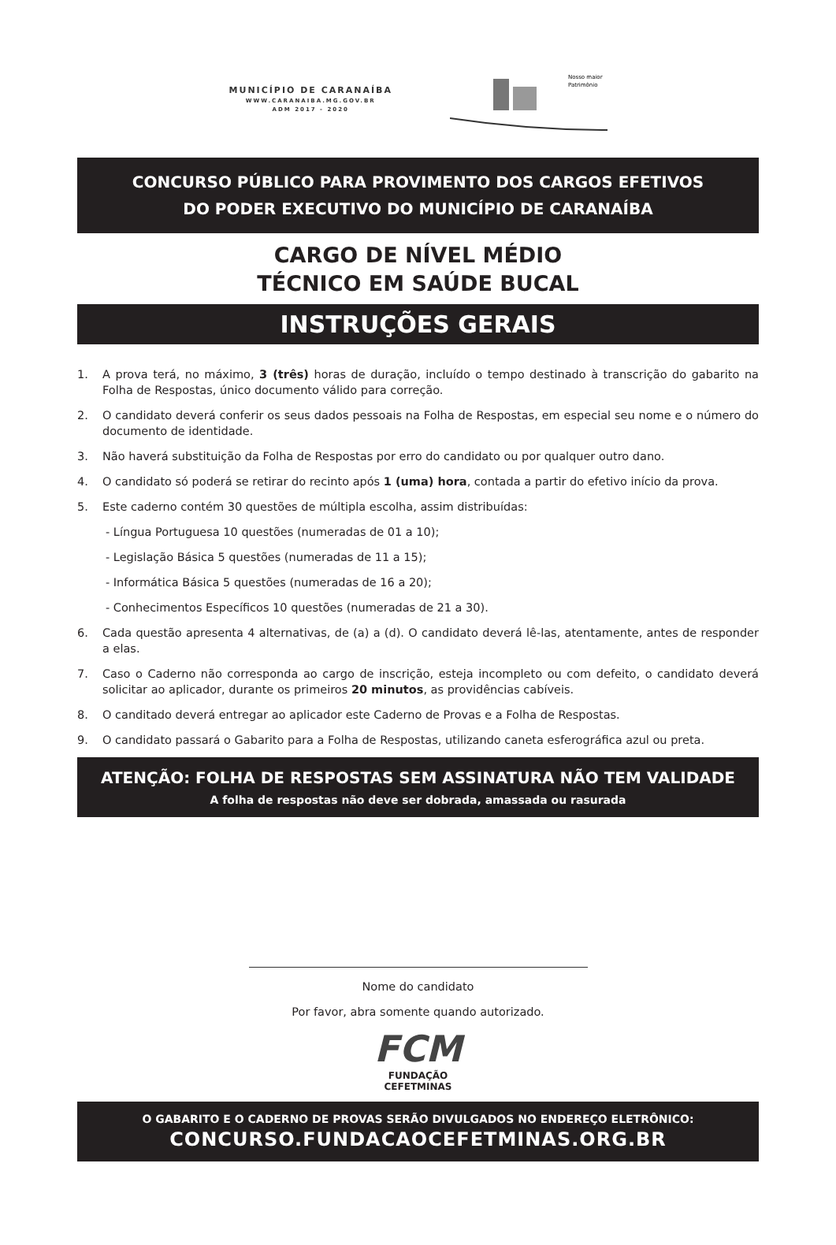MUNICÍPIO DE CARANAÍBA
WWW.CARANAIBA.MG.GOV.BR
ADM 2017 - 2020
Nosso maior
Patrimônio
CONCURSO PÚBLICO PARA PROVIMENTO DOS CARGOS EFETIVOS
DO PODER EXECUTIVO DO MUNICÍPIO DE CARANAÍBA
CARGO DE NÍVEL MÉDIO
TÉCNICO EM SAÚDE BUCAL
INSTRUÇÕES GERAIS
1. A prova terá, no máximo, 3 (três) horas de duração, incluído o tempo destinado à transcrição do gabarito na Folha de Respostas, único documento válido para correção.
2. O candidato deverá conferir os seus dados pessoais na Folha de Respostas, em especial seu nome e o número do documento de identidade.
3. Não haverá substituição da Folha de Respostas por erro do candidato ou por qualquer outro dano.
4. O candidato só poderá se retirar do recinto após 1 (uma) hora, contada a partir do efetivo início da prova.
5. Este caderno contém 30 questões de múltipla escolha, assim distribuídas:
- Língua Portuguesa 10 questões (numeradas de 01 a 10);
- Legislação Básica 5 questões (numeradas de 11 a 15);
- Informática Básica 5 questões (numeradas de 16 a 20);
- Conhecimentos Específicos 10 questões (numeradas de 21 a 30).
6. Cada questão apresenta 4 alternativas, de (a) a (d). O candidato deverá lê-las, atentamente, antes de responder a elas.
7. Caso o Caderno não corresponda ao cargo de inscrição, esteja incompleto ou com defeito, o candidato deverá solicitar ao aplicador, durante os primeiros 20 minutos, as providências cabíveis.
8. O canditado deverá entregar ao aplicador este Caderno de Provas e a Folha de Respostas.
9. O candidato passará o Gabarito para a Folha de Respostas, utilizando caneta esferográfica azul ou preta.
ATENÇÃO: FOLHA DE RESPOSTAS SEM ASSINATURA NÃO TEM VALIDADE
A folha de respostas não deve ser dobrada, amassada ou rasurada
Nome do candidato
Por favor, abra somente quando autorizado.
FCM
FUNDAÇÃO
CEFETMINAS
O GABARITO E O CADERNO DE PROVAS SERÃO DIVULGADOS NO ENDEREÇO ELETRÔNICO:
CONCURSO.FUNDACAOCEFETMINAS.ORG.BR